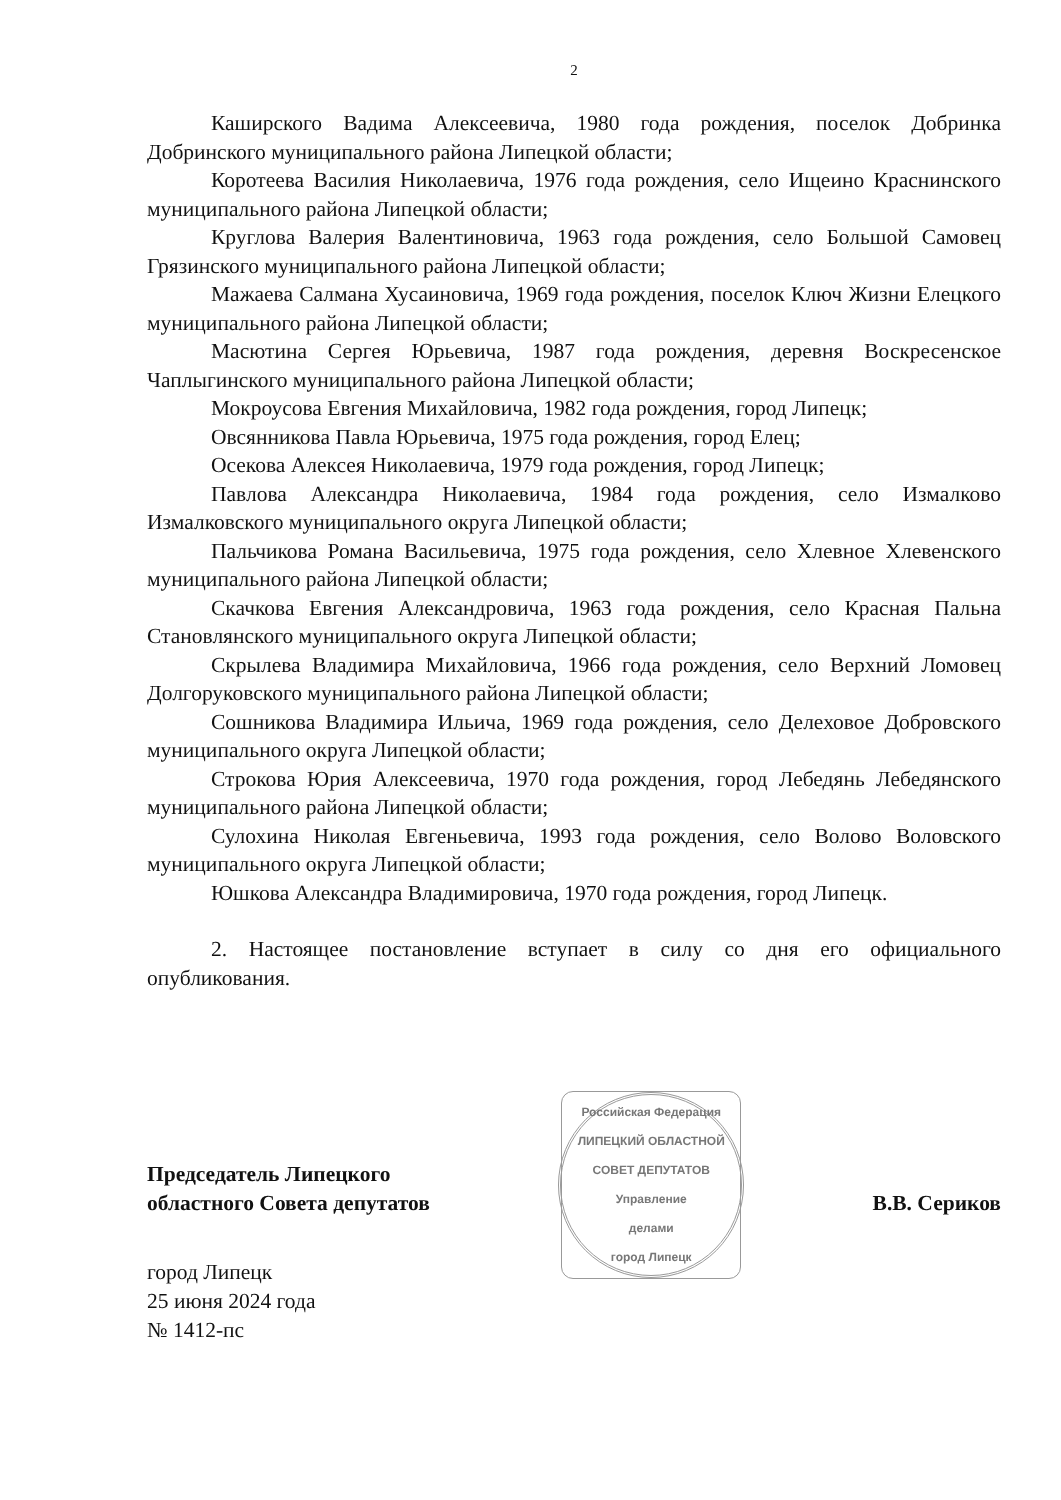2
Каширского Вадима Алексеевича, 1980 года рождения, поселок Добринка Добринского муниципального района Липецкой области;
Коротеева Василия Николаевича, 1976 года рождения, село Ищеино Краснинского муниципального района Липецкой области;
Круглова Валерия Валентиновича, 1963 года рождения, село Большой Самовец Грязинского муниципального района Липецкой области;
Мажаева Салмана Хусаиновича, 1969 года рождения, поселок Ключ Жизни Елецкого муниципального района Липецкой области;
Масютина Сергея Юрьевича, 1987 года рождения, деревня Воскресенское Чаплыгинского муниципального района Липецкой области;
Мокроусова Евгения Михайловича, 1982 года рождения, город Липецк;
Овсянникова Павла Юрьевича, 1975 года рождения, город Елец;
Осекова Алексея Николаевича, 1979 года рождения, город Липецк;
Павлова Александра Николаевича, 1984 года рождения, село Измалково Измалковского муниципального округа Липецкой области;
Пальчикова Романа Васильевича, 1975 года рождения, село Хлевное Хлевенского муниципального района Липецкой области;
Скачкова Евгения Александровича, 1963 года рождения, село Красная Пальна Становлянского муниципального округа Липецкой области;
Скрылева Владимира Михайловича, 1966 года рождения, село Верхний Ломовец Долгоруковского муниципального района Липецкой области;
Сошникова Владимира Ильича, 1969 года рождения, село Делеховое Добровского муниципального округа Липецкой области;
Строкова Юрия Алексеевича, 1970 года рождения, город Лебедянь Лебедянского муниципального района Липецкой области;
Сулохина Николая Евгеньевича, 1993 года рождения, село Волово Воловского муниципального округа Липецкой области;
Юшкова Александра Владимировича, 1970 года рождения, город Липецк.
2. Настоящее постановление вступает в силу со дня его официального опубликования.
Председатель Липецкого
областного Совета депутатов
Российская Федерация
ЛИПЕЦКИЙ ОБЛАСТНОЙ СОВЕТ ДЕПУТАТОВ
Управление
делами
город Липецк
В.В. Сериков
город Липецк
25 июня 2024 года
№ 1412-пс